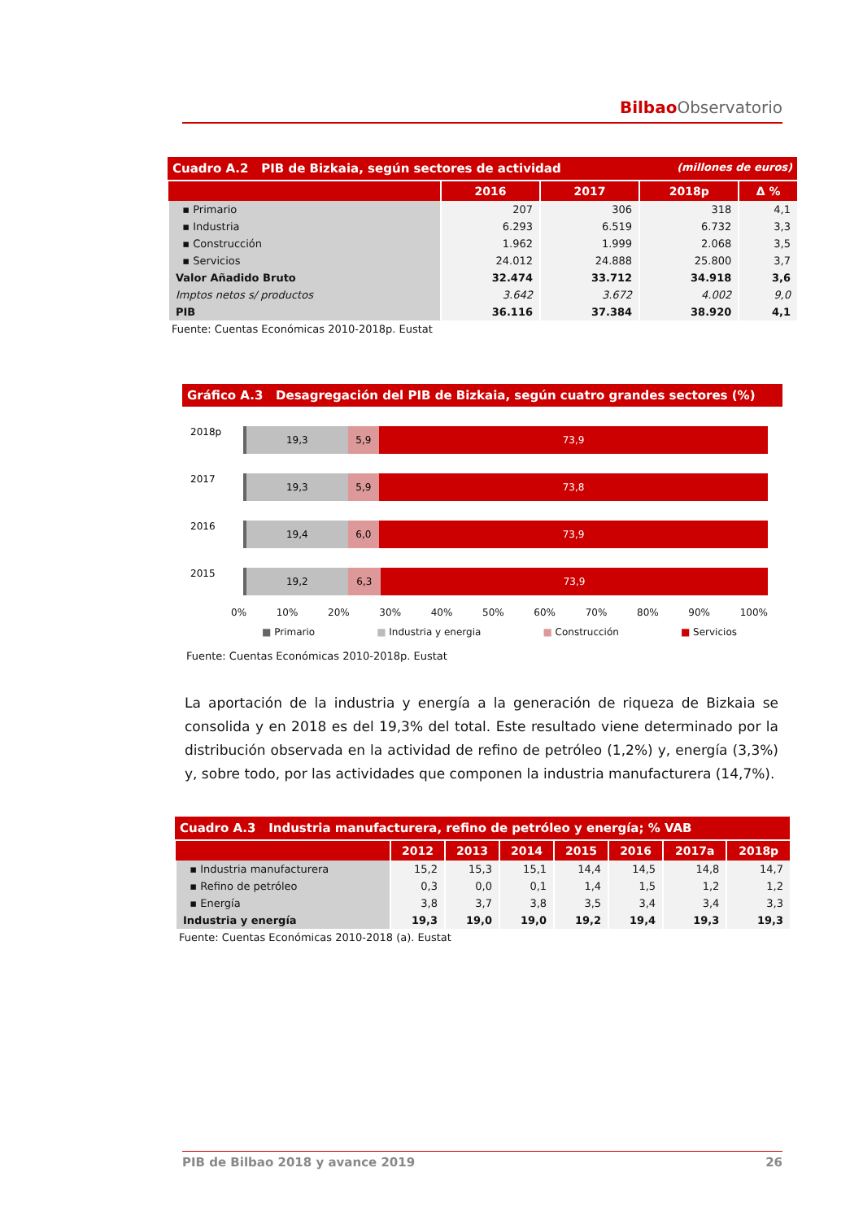Bilbao Observatorio
Cuadro A.2 PIB de Bizkaia, según sectores de actividad (millones de euros)
| | 2016 | 2017 | 2018p | Δ % |
| --- | --- | --- | --- | --- |
| ▪ Primario | 207 | 306 | 318 | 4,1 |
| ▪ Industria | 6.293 | 6.519 | 6.732 | 3,3 |
| ▪ Construcción | 1.962 | 1.999 | 2.068 | 3,5 |
| ▪ Servicios | 24.012 | 24.888 | 25.800 | 3,7 |
| Valor Añadido Bruto | 32.474 | 33.712 | 34.918 | 3,6 |
| Imptos netos s/ productos | 3.642 | 3.672 | 4.002 | 9,0 |
| PIB | 36.116 | 37.384 | 38.920 | 4,1 |
Fuente: Cuentas Económicas 2010-2018p. Eustat
Gráfico A.3 Desagregación del PIB de Bizkaia, según cuatro grandes sectores (%)
2018p 19,3 5,9 73,9
2017 19,3 5,9 73,8
2016 19,4 6,0 73,9
2015 19,2 6,3 73,9
0% 10% 20% 30% 40% 50% 60% 70% 80% 90% 100%
■ Primario ■ Industria y energia ■ Construcción ■ Servicios
Fuente: Cuentas Económicas 2010-2018p. Eustat
La aportación de la industria y energía a la generación de riqueza de Bizkaia se consolida y en 2018 es del 19,3% del total. Este resultado viene determinado por la distribución observada en la actividad de refino de petróleo (1,2%) y, energía (3,3%) y, sobre todo, por las actividades que componen la industria manufacturera (14,7%).
Cuadro A.3 Industria manufacturera, refino de petróleo y energía; % VAB
| | 2012 | 2013 | 2014 | 2015 | 2016 | 2017a | 2018p |
| --- | --- | --- | --- | --- | --- | --- | --- |
| ▪ Industria manufacturera | 15,2 | 15,3 | 15,1 | 14,4 | 14,5 | 14,8 | 14,7 |
| ▪ Refino de petróleo | 0,3 | 0,0 | 0,1 | 1,4 | 1,5 | 1,2 | 1,2 |
| ▪ Energía | 3,8 | 3,7 | 3,8 | 3,5 | 3,4 | 3,4 | 3,3 |
| Industria y energía | 19,3 | 19,0 | 19,0 | 19,2 | 19,4 | 19,3 | 19,3 |
Fuente: Cuentas Económicas 2010-2018 (a). Eustat
PIB de Bilbao 2018 y avance 2019 26